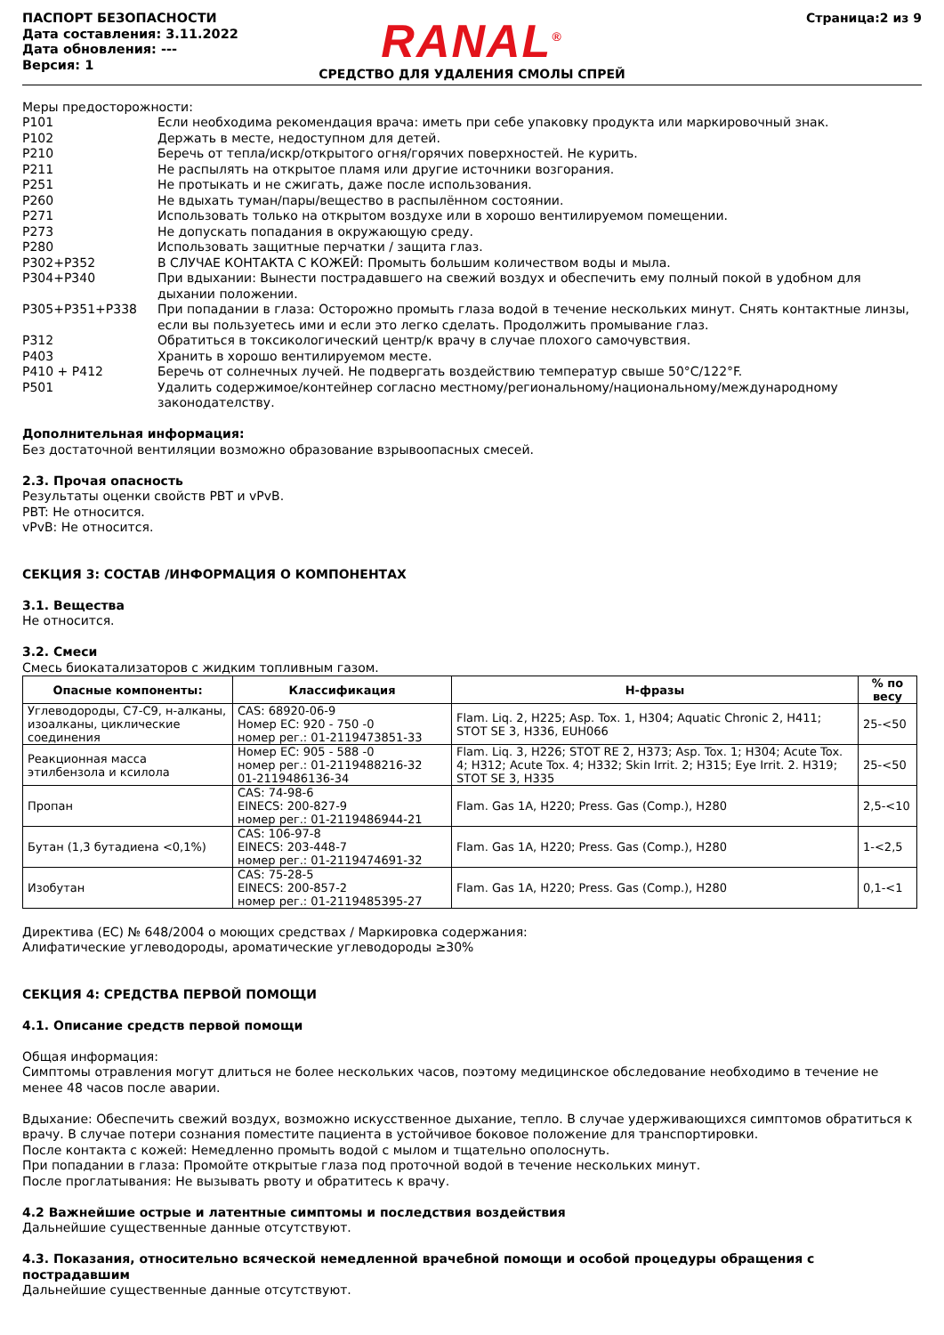ПАСПОРТ БЕЗОПАСНОСТИ
Дата составления: 3.11.2022
Дата обновления: ---
Версия: 1
RANAL<sup>®</sup>
СРЕДСТВО ДЛЯ УДАЛЕНИЯ СМОЛЫ СПРЕЙ
Страница:2 из 9
Меры предосторожности:
P101 Если необходима рекомендация врача: иметь при себе упаковку продукта или маркировочный знак.
P102 Держать в месте, недоступном для детей.
P210 Беречь от тепла/искр/открытого огня/горячих поверхностей. Не курить.
P211 Не распылять на открытое пламя или другие источники возгорания.
P251 Не протыкать и не сжигать, даже после использования.
P260 Не вдыхать туман/пары/вещество в распылённом состоянии.
P271 Использовать только на открытом воздухе или в хорошо вентилируемом помещении.
P273 Не допускать попадания в окружающую среду.
P280 Использовать защитные перчатки / защита глаз.
P302+P352 В СЛУЧАЕ КОНТАКТА С КОЖЕЙ: Промыть большим количеством воды и мыла.
P304+P340 При вдыхании: Вынести пострадавшего на свежий воздух и обеспечить ему полный покой в удобном для дыхании положении.
P305+P351+P338 При попадании в глаза: Осторожно промыть глаза водой в течение нескольких минут. Снять контактные линзы, если вы пользуетесь ими и если это легко сделать. Продолжить промывание глаз.
P312 Обратиться в токсикологический центр/к врачу в случае плохого самочувствия.
P403 Хранить в хорошо вентилируемом месте.
P410 + P412 Беречь от солнечных лучей. Не подвергать воздействию температур свыше 50°C/122°F.
P501 Удалить содержимое/контейнер согласно местному/региональному/национальному/международному законодателству.
Дополнительная информация:
Без достаточной вентиляции возможно образование взрывоопасных смесей.
2.3. Прочая опасность
Результаты оценки свойств PBT и vPvB.
PBT: Не относится.
vPvB: Не относится.
СЕКЦИЯ 3: СОСТАВ /ИНФОРМАЦИЯ О КОМПОНЕНТАХ
3.1. Вещества
Не относится.
3.2. Смеси
Смесь биокатализаторов с жидким топливным газом.
| Опасные компоненты: | Классификация | H-фразы | % по весу |
| --- | --- | --- | --- |
| Углеводороды, C7-C9, н-алканы, изоалканы, циклические соединения | CAS: 68920-06-9 Номер ЕС: 920 - 750 -0 номер рег.: 01-2119473851-33 | Flam. Liq. 2, H225; Asp. Tox. 1, H304; Aquatic Chronic 2, H411; STOT SE 3, H336, EUH066 | 25-<50 |
| Реакционная масса этилбензола и ксилола | Номер ЕС: 905 - 588 -0 номер рег.: 01-2119488216-32 01-2119486136-34 | Flam. Liq. 3, H226; STOT RE 2, H373; Asp. Tox. 1; H304; Acute Tox. 4; H312; Acute Tox. 4; H332; Skin Irrit. 2; H315; Eye Irrit. 2. H319; STOT SE 3, H335 | 25-<50 |
| Пропан | CAS: 74-98-6 EINECS: 200-827-9 номер рег.: 01-2119486944-21 | Flam. Gas 1A, H220; Press. Gas (Comp.), H280 | 2,5-<10 |
| Бутан (1,3 бутадиена <0,1%) | CAS: 106-97-8 EINECS: 203-448-7 номер рег.: 01-2119474691-32 | Flam. Gas 1A, H220; Press. Gas (Comp.), H280 | 1-<2,5 |
| Изобутан | CAS: 75-28-5 EINECS: 200-857-2 номер рег.: 01-2119485395-27 | Flam. Gas 1A, H220; Press. Gas (Comp.), H280 | 0,1-<1 |
Директива (ЕС) № 648/2004 о моющих средствах / Маркировка содержания:
Алифатические углеводороды, ароматические углеводороды ≥30%
СЕКЦИЯ 4: СРЕДСТВА ПЕРВОЙ ПОМОЩИ
4.1. Описание средств первой помощи
Общая информация:
Симптомы отравления могут длиться не более нескольких часов, поэтому медицинское обследование необходимо в течение не менее 48 часов после аварии.
Вдыхание: Обеспечить свежий воздух, возможно искусственное дыхание, тепло. В случае удерживающихся симптомов обратиться к врачу. В случае потери сознания поместите пациента в устойчивое боковое положение для транспортировки.
После контакта с кожей: Немедленно промыть водой с мылом и тщательно ополоснуть.
При попадании в глаза: Промойте открытые глаза под проточной водой в течение нескольких минут.
После проглатывания: Не вызывать рвоту и обратитесь к врачу.
4.2 Важнейшие острые и латентные симптомы и последствия воздействия
Дальнейшие существенные данные отсутствуют.
4.3. Показания, относительно всяческой немедленной врачебной помощи и особой процедуры обращения с пострадавшим
Дальнейшие существенные данные отсутствуют.